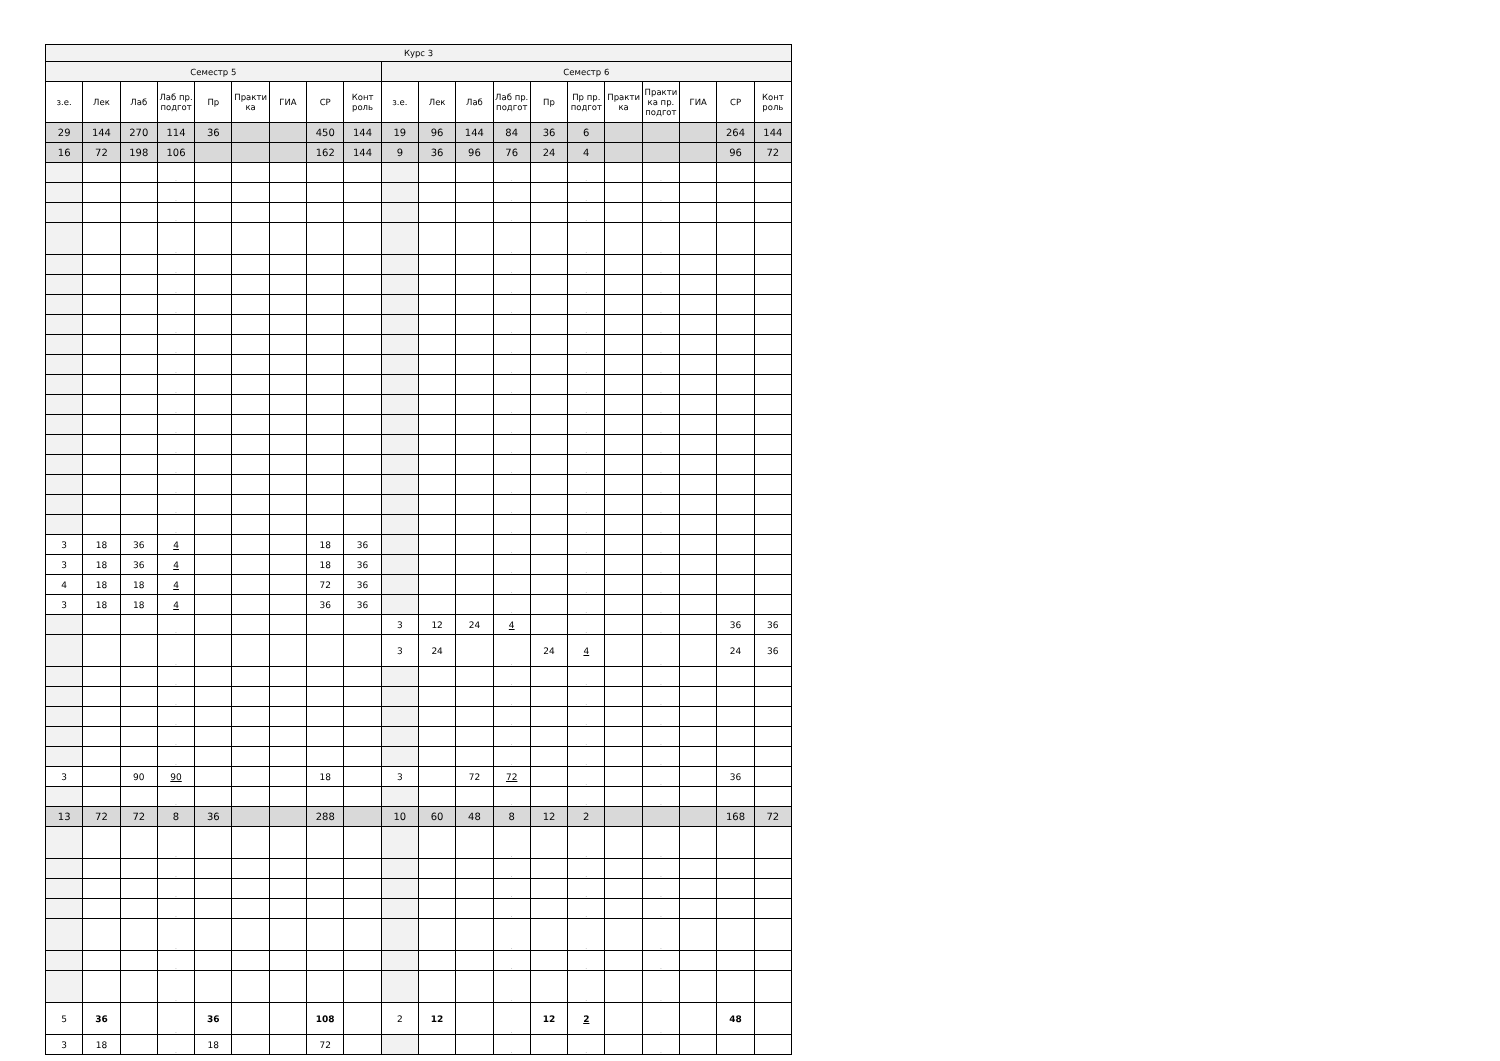| Курс 3 | | | | | | | | | | | | | | | | | | | |
| --- | --- | --- | --- | --- | --- | --- | --- | --- | --- | --- | --- | --- | --- | --- | --- | --- | --- | --- | --- |
| Семестр 5 | | | | | | | | | Семестр 6 | | | | | | | | | | |
| з.е. | Лек | Лаб | Лаб пр. подгот | Пр | Практи ка | ГИА | СР | Конт роль | з.е. | Лек | Лаб | Лаб пр. подгот | Пр | Пр пр. подгот | Практи ка | Практи ка пр. подгот | ГИА | СР | Конт роль |
| 29 | 144 | 270 | 114 | 36 | | | 450 | 144 | 19 | 96 | 144 | 84 | 36 | 6 | | | | 264 | 144 |
| 16 | 72 | 198 | 106 | | | | 162 | 144 | 9 | 36 | 96 | 76 | 24 | 4 | | | | 96 | 72 |
| | | | . | | | | | | | | | . | | . | | . | | | |
| | | | . | | | | | | | | | . | | . | | . | | | |
| | | | . | | | | | | | | | . | | . | | . | | | |
| | | | . | | | | | | | | | . | | . | | . | | | |
| | | | . | | | | | | | | | . | | . | | . | | | |
| | | | . | | | | | | | | | . | | . | | . | | | |
| | | | . | | | | | | | | | . | | . | | . | | | |
| | | | . | | | | | | | | | . | | . | | . | | | |
| | | | . | | | | | | | | | . | | . | | . | | | |
| | | | . | | | | | | | | | . | | . | | . | | | |
| | | | . | | | | | | | | | . | | . | | . | | | |
| | | | . | | | | | | | | | . | | . | | . | | | |
| | | | . | | | | | | | | | . | | . | | . | | | |
| | | | . | | | | | | | | | . | | . | | . | | | |
| | | | . | | | | | | | | | . | | . | | . | | | |
| | | | . | | | | | | | | | . | | . | | . | | | |
| | | | . | | | | | | | | | . | | . | | . | | | |
| | | | . | | | | | | | | | . | | . | | . | | | |
| 3 | 18 | 36 | 4 | | | | 18 | 36 | | | | . | | . | | . | | | |
| 3 | 18 | 36 | 4 | | | | 18 | 36 | | | | . | | . | | . | | | |
| 4 | 18 | 18 | 4 | | | | 72 | 36 | | | | . | | . | | . | | | |
| 3 | 18 | 18 | 4 | | | | 36 | 36 | | | | . | | . | | . | | | |
| | | | . | | | | | | 3 | 12 | 24 | 4 | | . | | . | | 36 | 36 |
| | | | . | | | | | | 3 | 24 | | . | 24 | 4 | | . | | 24 | 36 |
| | | | . | | | | | | | | | . | | . | | . | | | |
| | | | . | | | | | | | | | . | | . | | . | | | |
| | | | . | | | | | | | | | . | | . | | . | | | |
| | | | . | | | | | | | | | . | | . | | . | | | |
| | | | . | | | | | | | | | . | | . | | . | | | |
| 3 | | 90 | 90 | | | | 18 | | 3 | | 72 | 72 | | . | | . | | 36 | |
| | | | . | | | | | | | | | . | | . | | . | | | |
| 13 | 72 | 72 | 8 | 36 | | | 288 | | 10 | 60 | 48 | 8 | 12 | 2 | | | | 168 | 72 |
| | | | . | | | | | | | | | . | | . | | . | | | |
| | | | . | | | | | | | | | . | | . | | . | | | |
| | | | . | | | | | | | | | . | | . | | . | | | |
| | | | . | | | | | | | | | . | | . | | . | | | |
| | | | . | | | | | | | | | . | | . | | . | | | |
| | | | . | | | | | | | | | . | | . | | . | | | |
| | | | . | | | | | | | | | . | | . | | . | | | |
| 5 | 36 | | . | 36 | | | 108 | | 2 | 12 | | . | 12 | 2 | | . | | 48 | |
| 3 | 18 | | . | 18 | | | 72 | | | | | . | | . | | . | | | |